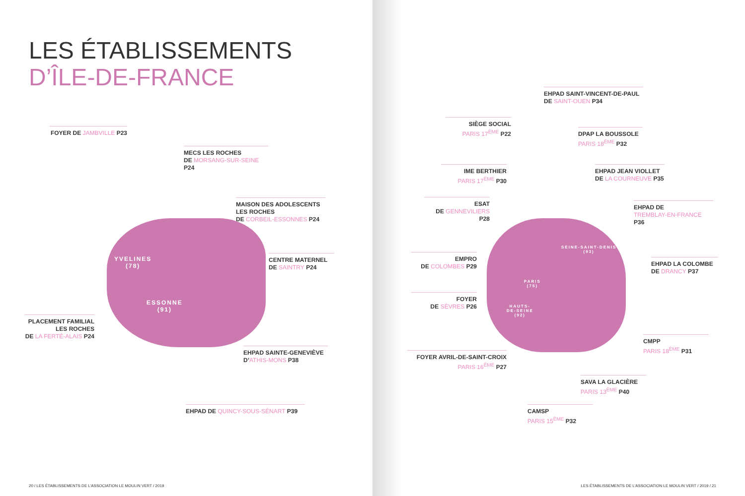LES ÉTABLISSEMENTS
D’ÎLE-DE-FRANCE
YVELINES
(78)
ESSONNE
(91)
FOYER DE JAMBVILLE P23
MECS LES ROCHES
DE MORSANG-SUR-SEINE P24
MAISON DES ADOLESCENTS
LES ROCHES
DE CORBEIL-ESSONNES P24
CENTRE MATERNEL
DE SAINTRY P24
PLACEMENT FAMILIAL
LES ROCHES
DE LA FERTÉ-ALAIS P24
EHPAD SAINTE-GENEVIÈVE
D’ATHIS-MONS P38
EHPAD DE QUINCY-SOUS-SÉNART P39
20 / LES ÉTABLISSEMENTS DE L’ASSOCIATION LE MOULIN VERT / 2019
SEINE-SAINT-DENIS
(93)
PARIS
(75)
HAUTS-
DE-SEINE
(92)
EHPAD SAINT-VINCENT-DE-PAUL
DE SAINT-OUEN P34
SIÈGE SOCIAL
PARIS 17<sup>ÈME</sup> P22
DPAP LA BOUSSOLE
PARIS 18<sup>ÈME</sup> P32
IME BERTHIER
PARIS 17<sup>ÈME</sup> P30
EHPAD JEAN VIOLLET
DE LA COURNEUVE P35
ESAT
DE GENNEVILIERS P28
EHPAD DE
TREMBLAY-EN-FRANCE P36
EMPRO
DE COLOMBES P29
EHPAD LA COLOMBE
DE DRANCY P37
FOYER
DE SÈVRES P26
CMPP
PARIS 18<sup>ÈME</sup> P31
FOYER AVRIL-DE-SAINT-CROIX
PARIS 16<sup>ÈME</sup> P27
SAVA LA GLACIÈRE
PARIS 13<sup>ÈME</sup> P40
CAMSP
PARIS 15<sup>ÈME</sup> P32
LES ÉTABLISSEMENTS DE L’ASSOCIATION LE MOULIN VERT / 2019 / 21